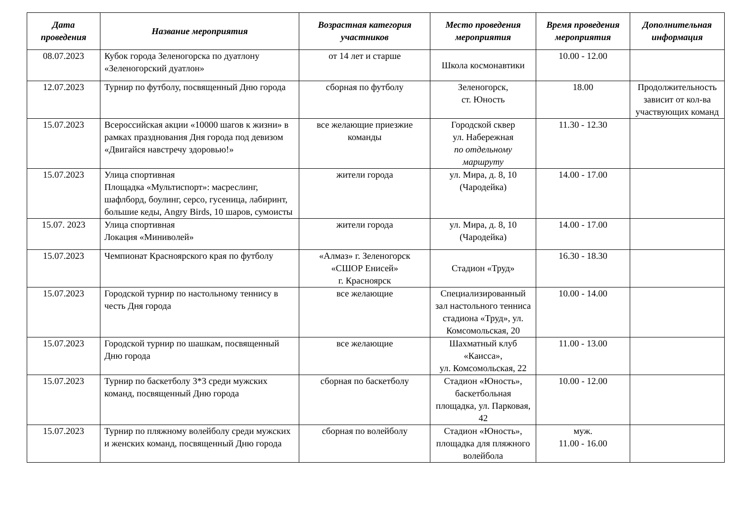| Дата проведения | Название мероприятия | Возрастная категория участников | Место проведения мероприятия | Время проведения мероприятия | Дополнительная информация |
| --- | --- | --- | --- | --- | --- |
| 08.07.2023 | Кубок города Зеленогорска по дуатлону «Зеленогорский дуатлон» | от 14 лет и старше | Школа космонавтики | 10.00 - 12.00 | |
| 12.07.2023 | Турнир по футболу, посвященный Дню города | сборная по футболу | Зеленогорск, ст. Юность | 18.00 | Продолжительность зависит от кол-ва участвующих команд |
| 15.07.2023 | Всероссийская акции «10000 шагов к жизни» в рамках празднования Дня города под девизом «Двигайся навстречу здоровью!» | все желающие приезжие команды | Городской сквер ул. Набережная по отдельному маршруту | 11.30 - 12.30 | |
| 15.07.2023 | Улица спортивная Площадка «Мультиспорт»: масреслинг, шафлборд, боулинг, серсо, гусеница, лабиринт, большие кеды, Angry Birds, 10 шаров, сумоисты | жители города | ул. Мира, д. 8, 10 (Чародейка) | 14.00 - 17.00 | |
| 15.07. 2023 | Улица спортивная Локация «Миниволей» | жители города | ул. Мира, д. 8, 10 (Чародейка) | 14.00 - 17.00 | |
| 15.07.2023 | Чемпионат Красноярского края по футболу | «Алмаз» г. Зеленогорск «СШОР Енисей» г. Красноярск | Стадион «Труд» | 16.30 - 18.30 | |
| 15.07.2023 | Городской турнир по настольному теннису в честь Дня города | все желающие | Специализированный зал настольного тенниса стадиона «Труд», ул. Комсомольская, 20 | 10.00 - 14.00 | |
| 15.07.2023 | Городской турнир по шашкам, посвященный Дню города | все желающие | Шахматный клуб «Каисса», ул. Комсомольская, 22 | 11.00 - 13.00 | |
| 15.07.2023 | Турнир по баскетболу 3*3 среди мужских команд, посвященный Дню города | сборная по баскетболу | Стадион «Юность», баскетбольная площадка, ул. Парковая, 42 | 10.00 - 12.00 | |
| 15.07.2023 | Турнир по пляжному волейболу среди мужских и женских команд, посвященный Дню города | сборная по волейболу | Стадион «Юность», площадка для пляжного волейбола | муж. 11.00 - 16.00 | |